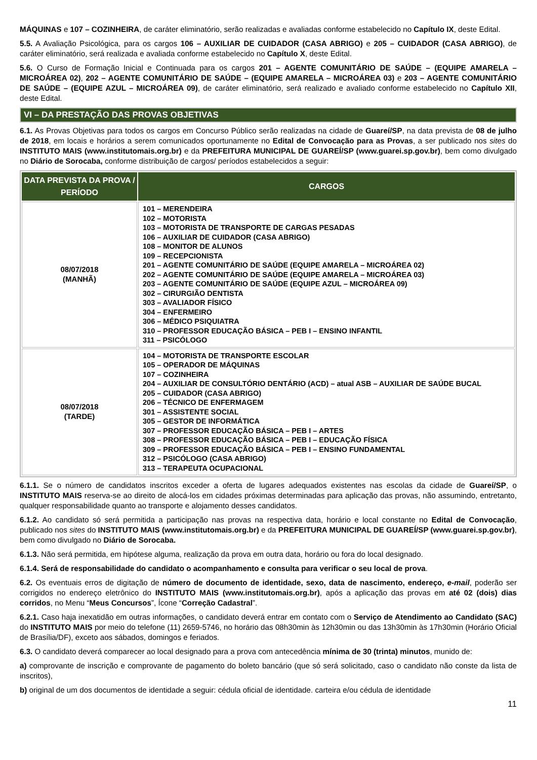MÁQUINAS e 107 – COZINHEIRA, de caráter eliminatório, serão realizadas e avaliadas conforme estabelecido no Capítulo IX, deste Edital.
5.5. A Avaliação Psicológica, para os cargos 106 – AUXILIAR DE CUIDADOR (CASA ABRIGO) e 205 – CUIDADOR (CASA ABRIGO), de caráter eliminatório, será realizada e avaliada conforme estabelecido no Capítulo X, deste Edital.
5.6. O Curso de Formação Inicial e Continuada para os cargos 201 – AGENTE COMUNITÁRIO DE SAÚDE – (EQUIPE AMARELA – MICROÁREA 02), 202 – AGENTE COMUNITÁRIO DE SAÚDE – (EQUIPE AMARELA – MICROÁREA 03) e 203 – AGENTE COMUNITÁRIO DE SAÚDE – (EQUIPE AZUL – MICROÁREA 09), de caráter eliminatório, será realizado e avaliado conforme estabelecido no Capítulo XII, deste Edital.
VI – DA PRESTAÇÃO DAS PROVAS OBJETIVAS
6.1. As Provas Objetivas para todos os cargos em Concurso Público serão realizadas na cidade de Guareí/SP, na data prevista de 08 de julho de 2018, em locais e horários a serem comunicados oportunamente no Edital de Convocação para as Provas, a ser publicado nos sites do INSTITUTO MAIS (www.institutomais.org.br) e da PREFEITURA MUNICIPAL DE GUAREÍ/SP (www.guarei.sp.gov.br), bem como divulgado no Diário de Sorocaba, conforme distribuição de cargos/ períodos estabelecidos a seguir:
| DATA PREVISTA DA PROVA / PERÍODO | CARGOS |
| --- | --- |
| 08/07/2018 (MANHÃ) | 101 – MERENDEIRA 102 – MOTORISTA 103 – MOTORISTA DE TRANSPORTE DE CARGAS PESADAS 106 – AUXILIAR DE CUIDADOR (CASA ABRIGO) 108 – MONITOR DE ALUNOS 109 – RECEPCIONISTA 201 – AGENTE COMUNITÁRIO DE SAÚDE (EQUIPE AMARELA – MICROÁREA 02) 202 – AGENTE COMUNITÁRIO DE SAÚDE (EQUIPE AMARELA – MICROÁREA 03) 203 – AGENTE COMUNITÁRIO DE SAÚDE (EQUIPE AZUL – MICROÁREA 09) 302 – CIRURGIÃO DENTISTA 303 – AVALIADOR FÍSICO 304 – ENFERMEIRO 306 – MÉDICO PSIQUIATRA 310 – PROFESSOR EDUCAÇÃO BÁSICA – PEB I – ENSINO INFANTIL 311 – PSICÓLOGO |
| 08/07/2018 (TARDE) | 104 – MOTORISTA DE TRANSPORTE ESCOLAR 105 – OPERADOR DE MÁQUINAS 107 – COZINHEIRA 204 – AUXILIAR DE CONSULTÓRIO DENTÁRIO (ACD) – atual ASB – AUXILIAR DE SAÚDE BUCAL 205 – CUIDADOR (CASA ABRIGO) 206 – TÉCNICO DE ENFERMAGEM 301 – ASSISTENTE SOCIAL 305 – GESTOR DE INFORMÁTICA 307 – PROFESSOR EDUCAÇÃO BÁSICA – PEB I – ARTES 308 – PROFESSOR EDUCAÇÃO BÁSICA – PEB I – EDUCAÇÃO FÍSICA 309 – PROFESSOR EDUCAÇÃO BÁSICA – PEB I – ENSINO FUNDAMENTAL 312 – PSICÓLOGO (CASA ABRIGO) 313 – TERAPEUTA OCUPACIONAL |
6.1.1. Se o número de candidatos inscritos exceder a oferta de lugares adequados existentes nas escolas da cidade de Guareí/SP, o INSTITUTO MAIS reserva-se ao direito de alocá-los em cidades próximas determinadas para aplicação das provas, não assumindo, entretanto, qualquer responsabilidade quanto ao transporte e alojamento desses candidatos.
6.1.2. Ao candidato só será permitida a participação nas provas na respectiva data, horário e local constante no Edital de Convocação, publicado nos sites do INSTITUTO MAIS (www.institutomais.org.br) e da PREFEITURA MUNICIPAL DE GUAREÍ/SP (www.guarei.sp.gov.br), bem como divulgado no Diário de Sorocaba.
6.1.3. Não será permitida, em hipótese alguma, realização da prova em outra data, horário ou fora do local designado.
6.1.4. Será de responsabilidade do candidato o acompanhamento e consulta para verificar o seu local de prova.
6.2. Os eventuais erros de digitação de número de documento de identidade, sexo, data de nascimento, endereço, e-mail, poderão ser corrigidos no endereço eletrônico do INSTITUTO MAIS (www.institutomais.org.br), após a aplicação das provas em até 02 (dois) dias corridos, no Menu “Meus Concursos”, Ícone “Correção Cadastral”.
6.2.1. Caso haja inexatidão em outras informações, o candidato deverá entrar em contato com o Serviço de Atendimento ao Candidato (SAC) do INSTITUTO MAIS por meio do telefone (11) 2659-5746, no horário das 08h30min às 12h30min ou das 13h30min às 17h30min (Horário Oficial de Brasília/DF), exceto aos sábados, domingos e feriados.
6.3. O candidato deverá comparecer ao local designado para a prova com antecedência mínima de 30 (trinta) minutos, munido de:
a) comprovante de inscrição e comprovante de pagamento do boleto bancário (que só será solicitado, caso o candidato não conste da lista de inscritos),
b) original de um dos documentos de identidade a seguir: cédula oficial de identidade. carteira e/ou cédula de identidade
11